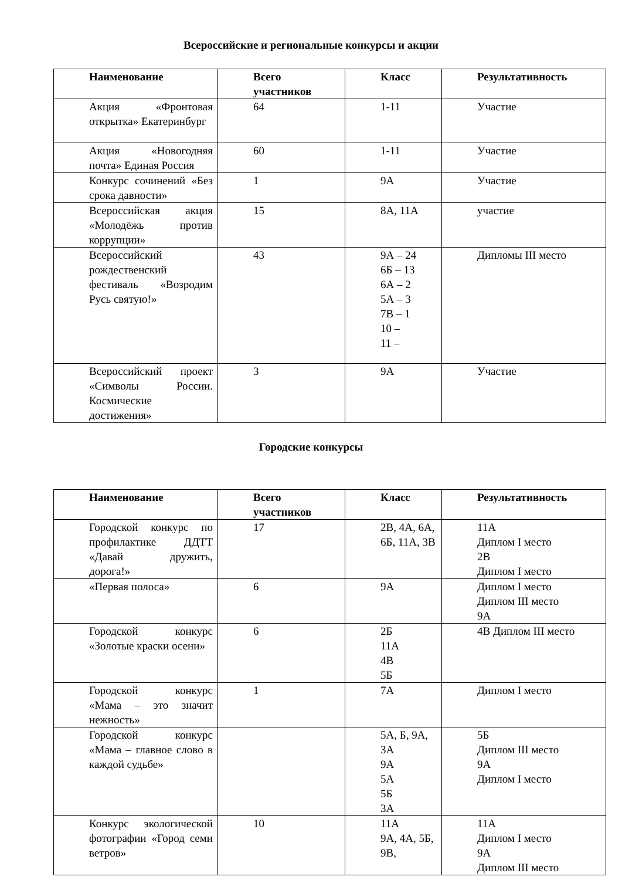Всероссийские и региональные конкурсы и акции
| Наименование | Всего участников | Класс | Результативность |
| --- | --- | --- | --- |
| Акция «Фронтовая открытка» Екатеринбург | 64 | 1-11 | Участие |
| Акция «Новогодняя почта» Единая Россия | 60 | 1-11 | Участие |
| Конкурс сочинений «Без срока давности» | 1 | 9А | Участие |
| Всероссийская акция «Молодёжь против коррупции» | 15 | 8А, 11А | участие |
| Всероссийский рождественский фестиваль «Возродим Русь святую!» | 43 | 9А – 24 6Б – 13 6А – 2 5А – 3 7В – 1 10 – 11 – | Дипломы III место |
| Всероссийский проект «Символы России. Космические достижения» | 3 | 9А | Участие |
Городские конкурсы
| Наименование | Всего участников | Класс | Результативность |
| --- | --- | --- | --- |
| Городской конкурс по профилактике ДДТТ «Давай дружить, дорога!» | 17 | 2В, 4А, 6А, 6Б, 11А, 3В | 11А Диплом I место 2В Диплом I место |
| «Первая полоса» | 6 | 9А | Диплом I место Диплом III место 9А |
| Городской конкурс «Золотые краски осени» | 6 | 2Б 11А 4В 5Б | 4В Диплом III место |
| Городской конкурс «Мама – это значит нежность» | 1 | 7А | Диплом I место |
| Городской конкурс «Мама – главное слово в каждой судьбе» | | 5А, Б, 9А, 3А 9А 5А 5Б 3А | 5Б Диплом III место 9А Диплом I место |
| Конкурс экологической фотографии «Город семи ветров» | 10 | 11А 9А, 4А, 5Б, 9В, | 11А Диплом I место 9А Диплом III место |